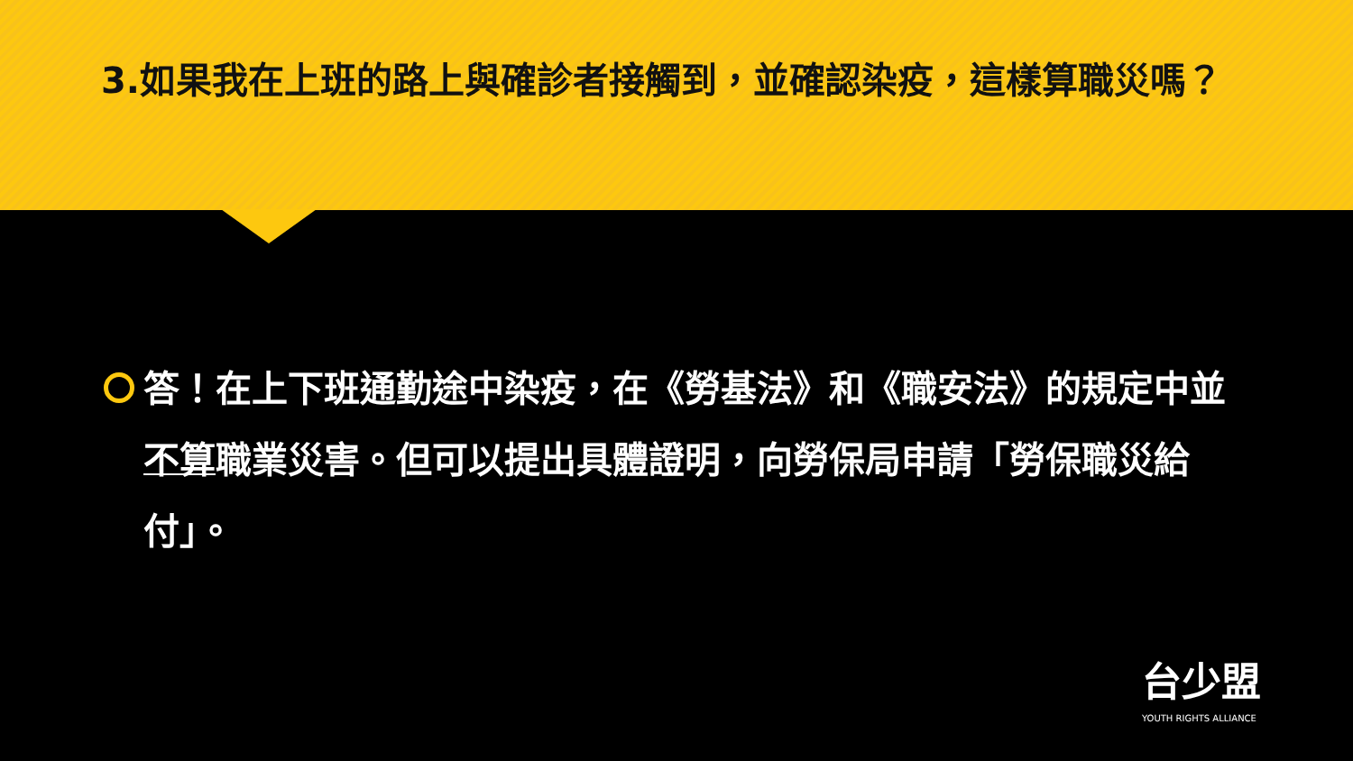3.如果我在上班的路上與確診者接觸到，並確認染疫，這樣算職災嗎？
答！在上下班通勤途中染疫，在《勞基法》和《職安法》的規定中並不算職業災害。但可以提出具體證明，向勞保局申請「勞保職災給付」。
台少盟
YOUTH RIGHTS ALLIANCE